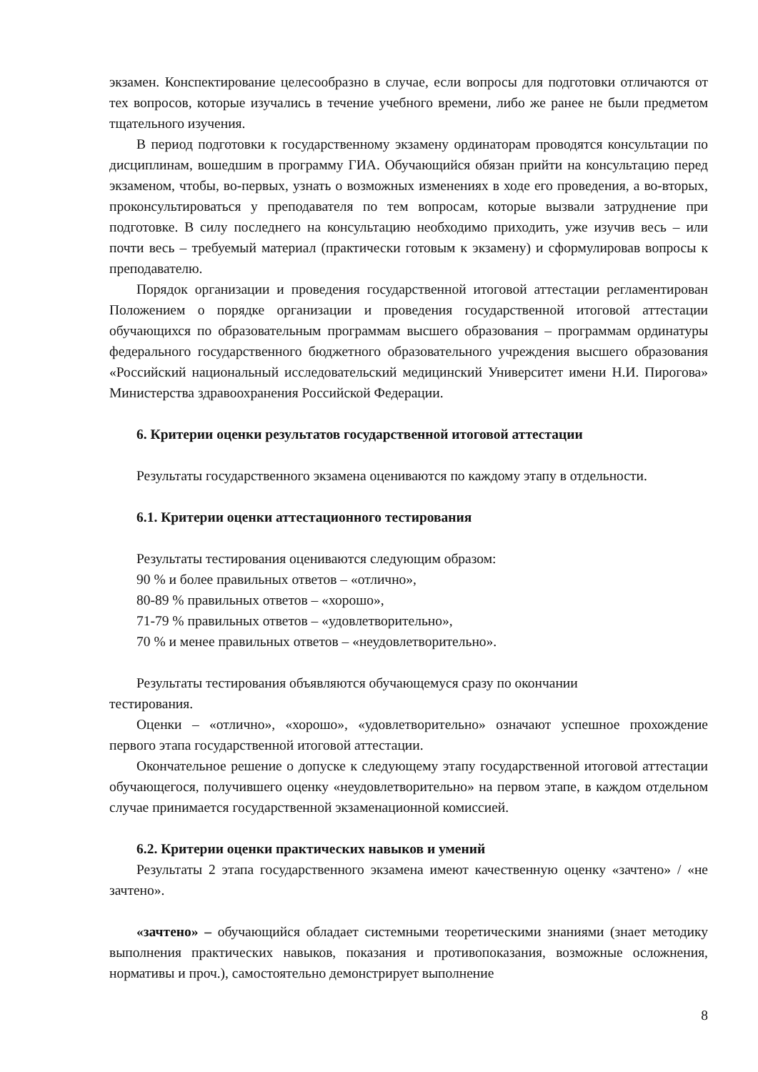экзамен. Конспектирование целесообразно в случае, если вопросы для подготовки отличаются от тех вопросов, которые изучались в течение учебного времени, либо же ранее не были предметом тщательного изучения.
В период подготовки к государственному экзамену ординаторам проводятся консультации по дисциплинам, вошедшим в программу ГИА. Обучающийся обязан прийти на консультацию перед экзаменом, чтобы, во-первых, узнать о возможных изменениях в ходе его проведения, а во-вторых, проконсультироваться у преподавателя по тем вопросам, которые вызвали затруднение при подготовке. В силу последнего на консультацию необходимо приходить, уже изучив весь – или почти весь – требуемый материал (практически готовым к экзамену) и сформулировав вопросы к преподавателю.
Порядок организации и проведения государственной итоговой аттестации регламентирован Положением о порядке организации и проведения государственной итоговой аттестации обучающихся по образовательным программам высшего образования – программам ординатуры федерального государственного бюджетного образовательного учреждения высшего образования «Российский национальный исследовательский медицинский Университет имени Н.И. Пирогова» Министерства здравоохранения Российской Федерации.
6. Критерии оценки результатов государственной итоговой аттестации
Результаты государственного экзамена оцениваются по каждому этапу в отдельности.
6.1. Критерии оценки аттестационного тестирования
Результаты тестирования оцениваются следующим образом:
90 % и более правильных ответов – «отлично»,
80-89 % правильных ответов – «хорошо»,
71-79 % правильных ответов – «удовлетворительно»,
70 % и менее правильных ответов – «неудовлетворительно».
Результаты тестирования объявляются обучающемуся сразу по окончании
тестирования.
Оценки – «отлично», «хорошо», «удовлетворительно» означают успешное прохождение первого этапа государственной итоговой аттестации.
Окончательное решение о допуске к следующему этапу государственной итоговой аттестации обучающегося, получившего оценку «неудовлетворительно» на первом этапе, в каждом отдельном случае принимается государственной экзаменационной комиссией.
6.2. Критерии оценки практических навыков и умений
Результаты 2 этапа государственного экзамена имеют качественную оценку «зачтено» / «не зачтено».
«зачтено» – обучающийся обладает системными теоретическими знаниями (знает методику выполнения практических навыков, показания и противопоказания, возможные осложнения, нормативы и проч.), самостоятельно демонстрирует выполнение
8